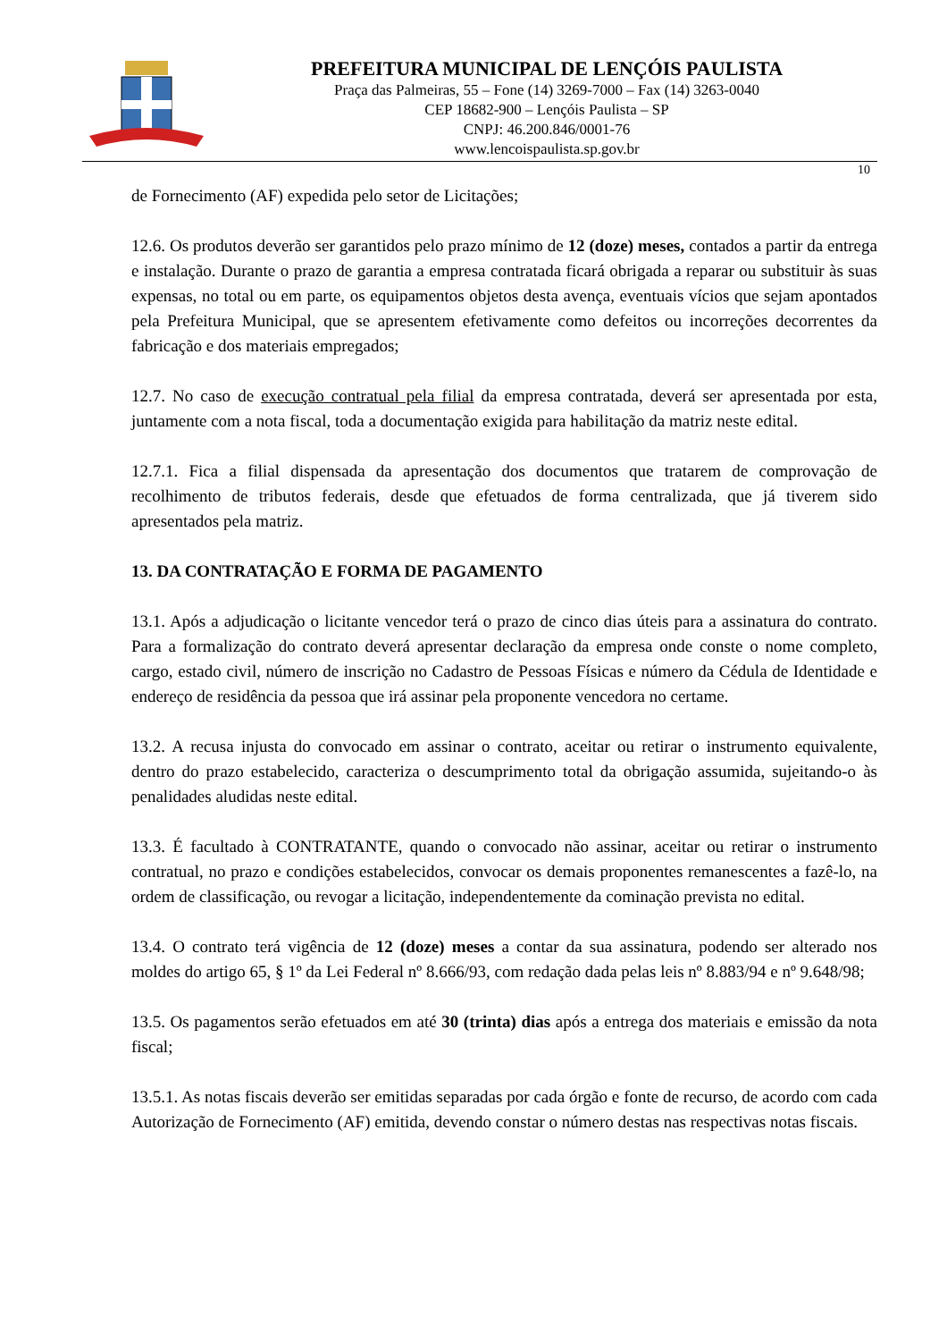PREFEITURA MUNICIPAL DE LENÇÓIS PAULISTA
Praça das Palmeiras, 55 – Fone (14) 3269-7000 – Fax (14) 3263-0040
CEP 18682-900 – Lençóis Paulista – SP
CNPJ: 46.200.846/0001-76
www.lencoispaulista.sp.gov.br
10
de Fornecimento (AF) expedida pelo setor de Licitações;
12.6. Os produtos deverão ser garantidos pelo prazo mínimo de 12 (doze) meses, contados a partir da entrega e instalação. Durante o prazo de garantia a empresa contratada ficará obrigada a reparar ou substituir às suas expensas, no total ou em parte, os equipamentos objetos desta avença, eventuais vícios que sejam apontados pela Prefeitura Municipal, que se apresentem efetivamente como defeitos ou incorreções decorrentes da fabricação e dos materiais empregados;
12.7. No caso de execução contratual pela filial da empresa contratada, deverá ser apresentada por esta, juntamente com a nota fiscal, toda a documentação exigida para habilitação da matriz neste edital.
12.7.1. Fica a filial dispensada da apresentação dos documentos que tratarem de comprovação de recolhimento de tributos federais, desde que efetuados de forma centralizada, que já tiverem sido apresentados pela matriz.
13. DA CONTRATAÇÃO E FORMA DE PAGAMENTO
13.1. Após a adjudicação o licitante vencedor terá o prazo de cinco dias úteis para a assinatura do contrato. Para a formalização do contrato deverá apresentar declaração da empresa onde conste o nome completo, cargo, estado civil, número de inscrição no Cadastro de Pessoas Físicas e número da Cédula de Identidade e endereço de residência da pessoa que irá assinar pela proponente vencedora no certame.
13.2. A recusa injusta do convocado em assinar o contrato, aceitar ou retirar o instrumento equivalente, dentro do prazo estabelecido, caracteriza o descumprimento total da obrigação assumida, sujeitando-o às penalidades aludidas neste edital.
13.3. É facultado à CONTRATANTE, quando o convocado não assinar, aceitar ou retirar o instrumento contratual, no prazo e condições estabelecidos, convocar os demais proponentes remanescentes a fazê-lo, na ordem de classificação, ou revogar a licitação, independentemente da cominação prevista no edital.
13.4. O contrato terá vigência de 12 (doze) meses a contar da sua assinatura, podendo ser alterado nos moldes do artigo 65, § 1º da Lei Federal nº 8.666/93, com redação dada pelas leis nº 8.883/94 e nº 9.648/98;
13.5. Os pagamentos serão efetuados em até 30 (trinta) dias após a entrega dos materiais e emissão da nota fiscal;
13.5.1. As notas fiscais deverão ser emitidas separadas por cada órgão e fonte de recurso, de acordo com cada Autorização de Fornecimento (AF) emitida, devendo constar o número destas nas respectivas notas fiscais.